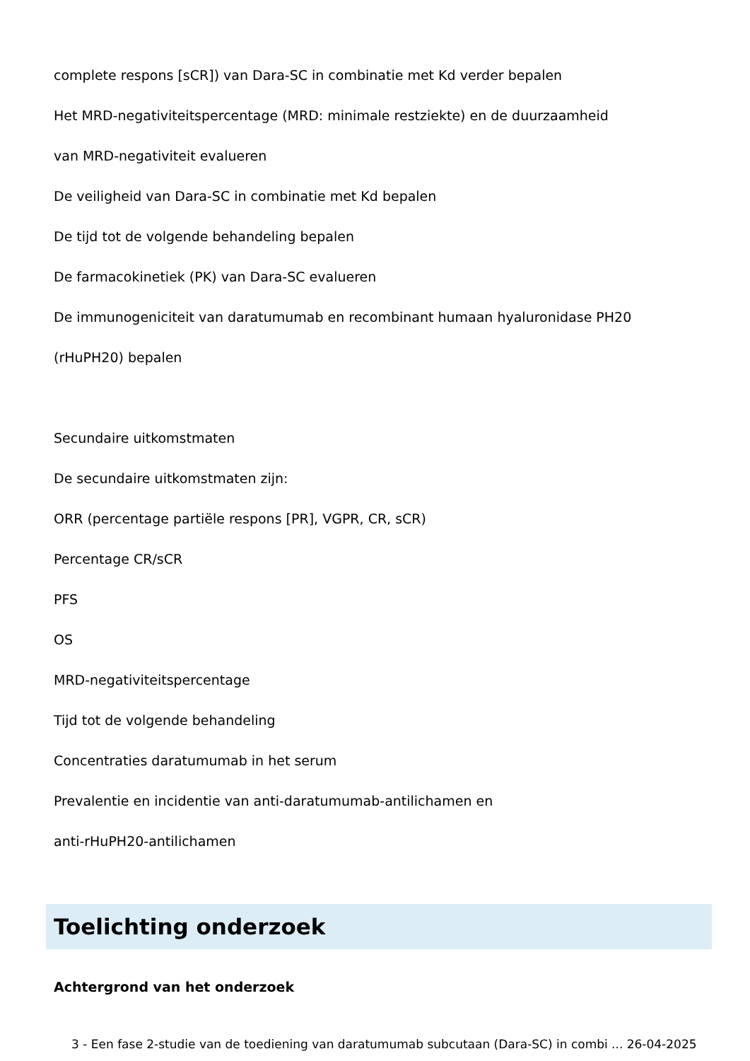complete respons [sCR]) van Dara-SC in combinatie met Kd verder bepalen
Het MRD-negativiteitspercentage (MRD: minimale restziekte) en de duurzaamheid
van MRD-negativiteit evalueren
De veiligheid van Dara-SC in combinatie met Kd bepalen
De tijd tot de volgende behandeling bepalen
De farmacokinetiek (PK) van Dara-SC evalueren
De immunogeniciteit van daratumumab en recombinant humaan hyaluronidase PH20
(rHuPH20) bepalen
Secundaire uitkomstmaten
De secundaire uitkomstmaten zijn:
ORR (percentage partiële respons [PR], VGPR, CR, sCR)
Percentage CR/sCR
PFS
OS
MRD-negativiteitspercentage
Tijd tot de volgende behandeling
Concentraties daratumumab in het serum
Prevalentie en incidentie van anti-daratumumab-antilichamen en
anti-rHuPH20-antilichamen
Toelichting onderzoek
Achtergrond van het onderzoek
3 - Een fase 2-studie van de toediening van daratumumab subcutaan (Dara-SC) in combi ... 26-04-2025